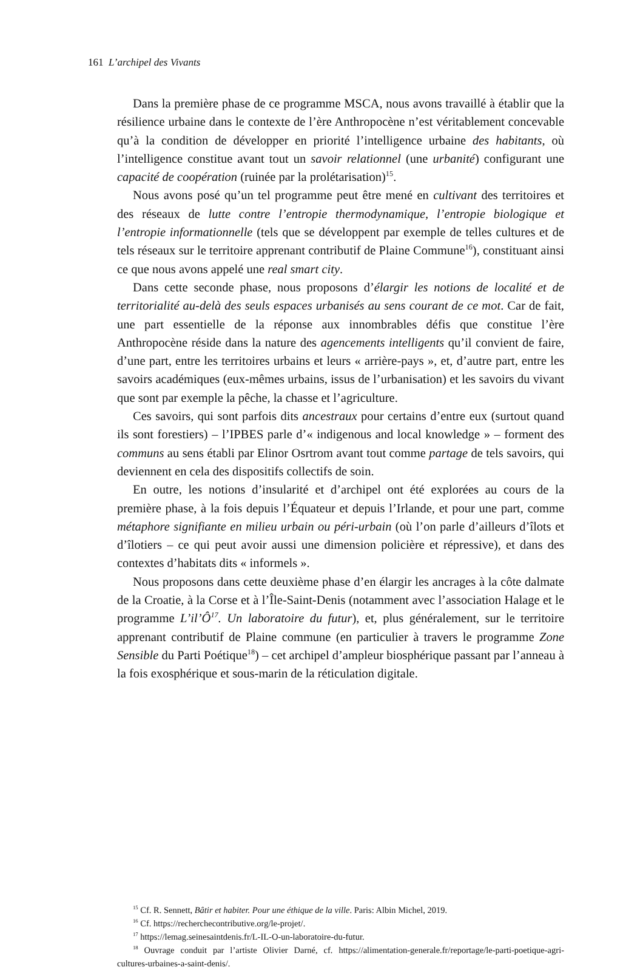161 L’archipel des Vivants
Dans la première phase de ce programme MSCA, nous avons travaillé à établir que la résilience urbaine dans le contexte de l’ère Anthropocène n’est véritablement concevable qu’à la condition de développer en priorité l’intelligence urbaine des habitants, où l’intelligence constitue avant tout un savoir relationnel (une urbanité) configurant une capacité de coopération (ruinée par la prolétarisation)<sup>15</sup>.
Nous avons posé qu’un tel programme peut être mené en cultivant des territoires et des réseaux de lutte contre l’entropie thermodynamique, l’entropie biologique et l’entropie informationnelle (tels que se développent par exemple de telles cultures et de tels réseaux sur le territoire apprenant contributif de Plaine Commune<sup>16</sup>), constituant ainsi ce que nous avons appelé une real smart city.
Dans cette seconde phase, nous proposons d’élargir les notions de localité et de territorialité au-delà des seuls espaces urbanisés au sens courant de ce mot. Car de fait, une part essentielle de la réponse aux innombrables défis que constitue l’ère Anthropocène réside dans la nature des agencements intelligents qu’il convient de faire, d’une part, entre les territoires urbains et leurs « arrière-pays », et, d’autre part, entre les savoirs académiques (eux-mêmes urbains, issus de l’urbanisation) et les savoirs du vivant que sont par exemple la pêche, la chasse et l’agriculture.
Ces savoirs, qui sont parfois dits ancestraux pour certains d’entre eux (surtout quand ils sont forestiers) – l’IPBES parle d’« indigenous and local knowledge » – forment des communs au sens établi par Elinor Osrtrom avant tout comme partage de tels savoirs, qui deviennent en cela des dispositifs collectifs de soin.
En outre, les notions d’insularité et d’archipel ont été explorées au cours de la première phase, à la fois depuis l’Équateur et depuis l’Irlande, et pour une part, comme métaphore signifiante en milieu urbain ou péri-urbain (où l’on parle d’ailleurs d’îlots et d’îlotiers – ce qui peut avoir aussi une dimension policière et répressive), et dans des contextes d’habitats dits « informels ».
Nous proposons dans cette deuxième phase d’en élargir les ancrages à la côte dalmate de la Croatie, à la Corse et à l’Île-Saint-Denis (notamment avec l’association Halage et le programme L’il’Ô<sup>17</sup>. Un laboratoire du futur), et, plus généralement, sur le territoire apprenant contributif de Plaine commune (en particulier à travers le programme Zone Sensible du Parti Poétique<sup>18</sup>) – cet archipel d’ampleur biosphérique passant par l’anneau à la fois exosphérique et sous-marin de la réticulation digitale.
<sup>15</sup> Cf. R. Sennett, Bâtir et habiter. Pour une éthique de la ville. Paris: Albin Michel, 2019.
<sup>16</sup> Cf. https://recherchecontributive.org/le-projet/.
<sup>17</sup> https://lemag.seinesaintdenis.fr/L-IL-O-un-laboratoire-du-futur.
<sup>18</sup> Ouvrage conduit par l’artiste Olivier Darné, cf. https://alimentation-generale.fr/reportage/le-parti-poetique-agri-cultures-urbaines-a-saint-denis/.